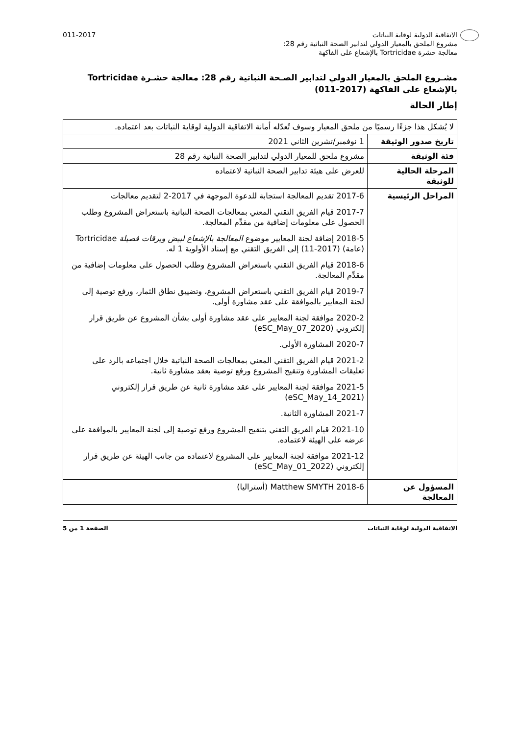الاتفاقية الدولية لوقاية النباتات
مشروع الملحق بالمعيار الدولي لتدابير الصحة النباتية رقم 28:
معالجة حشرة Tortricidae بالإشعاع على الفاكهة
011-2017
مشـروع الملحق بالمعيار الدولي لتدابير الصـحة النباتية رقم 28: معالجة حشـرة Tortricidae بالإشعاع على الفاكهة (2017-011)
إطار الحالة
| لا يُشكل هذا جزءًا رسميًا من ملحق المعيار وسوف تُعدّله أمانة الاتفاقية الدولية لوقاية النباتات بعد اعتماده. | |
| تاريخ صدور الوثيقة | 1 نوفمبر/تشرين الثاني 2021 |
| فئة الوثيقة | مشروع ملحق للمعيار الدولي لتدابير الصحة النباتية رقم 28 |
| المرحلة الحالية للوثيقة | للعرض على هيئة تدابير الصحة النباتية لاعتماده |
| المراحل الرئيسية | 2017-6 تقديم المعالجة استجابة للدعوة الموجهة في 2017-2 لتقديم معالجات 2017-7 قيام الفريق التقني المعني بمعالجات الصحة النباتية باستعراض المشروع وطلب الحصول على معلومات إضافية من مقدِّم المعالجة. 2018-5 إضافة لجنة المعايير موضوع المعالجة بالإشعاع لبيض ويرقات فصيلة Tortricidae (عامة) (2017-11) إلى الفريق التقني مع إسناد الأولوية 1 له. 2018-6 قيام الفريق التقني باستعراض المشروع وطلب الحصول على معلومات إضافية من مقدِّم المعالجة. 2019-7 قيام الفريق التقني باستعراض المشروع، وتضييق نطاق الثمار، ورفع توصية إلى لجنة المعايير بالموافقة على عقد مشاورة أولى. 2020-2 موافقة لجنة المعايير على عقد مشاورة أولى بشأن المشروع عن طريق قرار إلكتروني (2020_eSC_May_07) 2020-7 المشاورة الأولى. 2021-2 قيام الفريق التقني المعني بمعالجات الصحة النباتية خلال اجتماعه بالرد على تعليقات المشاورة وتنقيح المشروع ورفع توصية بعقد مشاورة ثانية. 2021-5 موافقة لجنة المعايير على عقد مشاورة ثانية عن طريق قرار إلكتروني (2021_eSC_May_14) 2021-7 المشاورة الثانية. 2021-10 قيام الفريق التقني بتنقيح المشروع ورفع توصية إلى لجنة المعايير بالموافقة على عرضه على الهيئة لاعتماده. 2021-12 موافقة لجنة المعايير على المشروع لاعتماده من جانب الهيئة عن طريق قرار إلكتروني (2022_eSC_May_01) |
| المسؤول عن المعالجة | 2018-6 Matthew SMYTH (أستراليا) |
الاتفاقية الدولية لوقاية النباتات
الصفحة 1 من 5